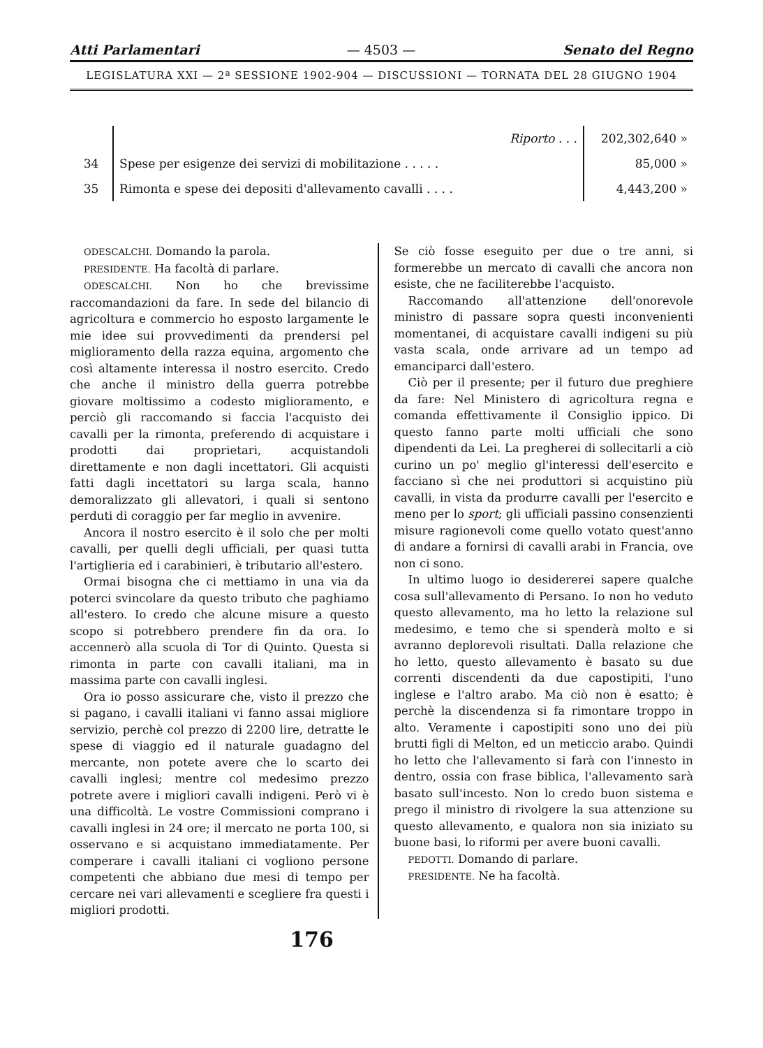Atti Parlamentari — 4503 — Senato del Regno
LEGISLATURA XXI — 2ª SESSIONE 1902-904 — DISCUSSIONI — TORNATA DEL 28 GIUGNO 1904
| | Riporto . . . | 202,302,640 » |
| 34 | Spese per esigenze dei servizi di mobilitazione . . . . . | 85,000 » |
| 35 | Rimonta e spese dei depositi d'allevamento cavalli . . . . | 4,443,200 » |
ODESCALCHI. Domando la parola.
PRESIDENTE. Ha facoltà di parlare.
ODESCALCHI. Non ho che brevissime raccomandazioni da fare. In sede del bilancio di agricoltura e commercio ho esposto largamente le mie idee sui provvedimenti da prendersi pel miglioramento della razza equina, argomento che così altamente interessa il nostro esercito. Credo che anche il ministro della guerra potrebbe giovare moltissimo a codesto miglioramento, e perciò gli raccomando si faccia l'acquisto dei cavalli per la rimonta, preferendo di acquistare i prodotti dai proprietari, acquistandoli direttamente e non dagli incettatori. Gli acquisti fatti dagli incettatori su larga scala, hanno demoralizzato gli allevatori, i quali si sentono perduti di coraggio per far meglio in avvenire.
Ancora il nostro esercito è il solo che per molti cavalli, per quelli degli ufficiali, per quasi tutta l'artiglieria ed i carabinieri, è tributario all'estero.
Ormai bisogna che ci mettiamo in una via da poterci svincolare da questo tributo che paghiamo all'estero. Io credo che alcune misure a questo scopo si potrebbero prendere fin da ora. Io accennerò alla scuola di Tor di Quinto. Questa si rimonta in parte con cavalli italiani, ma in massima parte con cavalli inglesi.
Ora io posso assicurare che, visto il prezzo che si pagano, i cavalli italiani vi fanno assai migliore servizio, perchè col prezzo di 2200 lire, detratte le spese di viaggio ed il naturale guadagno del mercante, non potete avere che lo scarto dei cavalli inglesi; mentre col medesimo prezzo potrete avere i migliori cavalli indigeni. Però vi è una difficoltà. Le vostre Commissioni comprano i cavalli inglesi in 24 ore; il mercato ne porta 100, si osservano e si acquistano immediatamente. Per comperare i cavalli italiani ci vogliono persone competenti che abbiano due mesi di tempo per cercare nei vari allevamenti e scegliere fra questi i migliori prodotti.
Se ciò fosse eseguito per due o tre anni, si formerebbe un mercato di cavalli che ancora non esiste, che ne faciliterebbe l'acquisto.
Raccomando all'attenzione dell'onorevole ministro di passare sopra questi inconvenienti momentanei, di acquistare cavalli indigeni su più vasta scala, onde arrivare ad un tempo ad emanciparci dall'estero.
Ciò per il presente; per il futuro due preghiere da fare: Nel Ministero di agricoltura regna e comanda effettivamente il Consiglio ippico. Di questo fanno parte molti ufficiali che sono dipendenti da Lei. La pregherei di sollecitarli a ciò curino un po' meglio gl'interessi dell'esercito e facciano sì che nei produttori si acquistino più cavalli, in vista da produrre cavalli per l'esercito e meno per lo sport; gli ufficiali passino consenzienti misure ragionevoli come quello votato quest'anno di andare a fornirsi di cavalli arabi in Francia, ove non ci sono.
In ultimo luogo io desidererei sapere qualche cosa sull'allevamento di Persano. Io non ho veduto questo allevamento, ma ho letto la relazione sul medesimo, e temo che si spenderà molto e si avranno deplorevoli risultati. Dalla relazione che ho letto, questo allevamento è basato su due correnti discendenti da due capostipiti, l'uno inglese e l'altro arabo. Ma ciò non è esatto; è perchè la discendenza si fa rimontare troppo in alto. Veramente i capostipiti sono uno dei più brutti figli di Melton, ed un meticcio arabo. Quindi ho letto che l'allevamento si farà con l'innesto in dentro, ossia con frase biblica, l'allevamento sarà basato sull'incesto. Non lo credo buon sistema e prego il ministro di rivolgere la sua attenzione su questo allevamento, e qualora non sia iniziato su buone basi, lo riformi per avere buoni cavalli.
PEDOTTI. Domando di parlare.
PRESIDENTE. Ne ha facoltà.
176